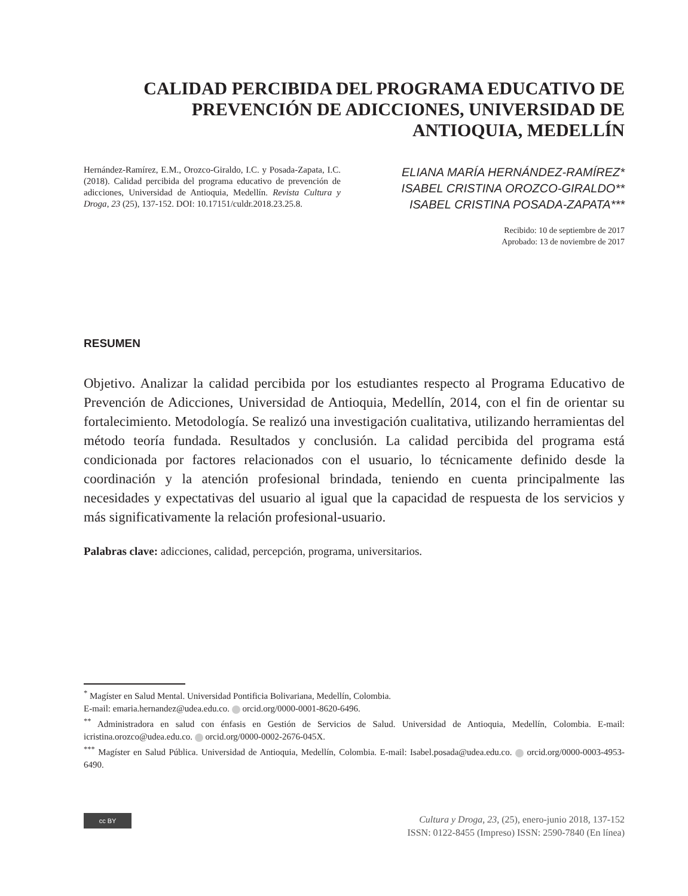CALIDAD PERCIBIDA DEL PROGRAMA EDUCATIVO DE PREVENCIÓN DE ADICCIONES, UNIVERSIDAD DE ANTIOQUIA, MEDELLÍN
Hernández-Ramírez, E.M., Orozco-Giraldo, I.C. y Posada-Zapata, I.C. (2018). Calidad percibida del programa educativo de prevención de adicciones, Universidad de Antioquia, Medellín. Revista Cultura y Droga, 23 (25), 137-152. DOI: 10.17151/culdr.2018.23.25.8.
ELIANA MARÍA HERNÁNDEZ-RAMÍREZ*
ISABEL CRISTINA OROZCO-GIRALDO**
ISABEL CRISTINA POSADA-ZAPATA***
Recibido: 10 de septiembre de 2017
Aprobado: 13 de noviembre de 2017
RESUMEN
Objetivo. Analizar la calidad percibida por los estudiantes respecto al Programa Educativo de Prevención de Adicciones, Universidad de Antioquia, Medellín, 2014, con el fin de orientar su fortalecimiento. Metodología. Se realizó una investigación cualitativa, utilizando herramientas del método teoría fundada. Resultados y conclusión. La calidad percibida del programa está condicionada por factores relacionados con el usuario, lo técnicamente definido desde la coordinación y la atención profesional brindada, teniendo en cuenta principalmente las necesidades y expectativas del usuario al igual que la capacidad de respuesta de los servicios y más significativamente la relación profesional-usuario.
Palabras clave: adicciones, calidad, percepción, programa, universitarios.
<sup>*</sup> Magíster en Salud Mental. Universidad Pontificia Bolivariana, Medellín, Colombia.
E-mail: emaria.hernandez@udea.edu.co. orcid.org/0000-0001-8620-6496.
<sup>**</sup> Administradora en salud con énfasis en Gestión de Servicios de Salud. Universidad de Antioquia, Medellín, Colombia. E-mail: icristina.orozco@udea.edu.co. orcid.org/0000-0002-2676-045X.
<sup>***</sup> Magíster en Salud Pública. Universidad de Antioquia, Medellín, Colombia. E-mail: Isabel.posada@udea.edu.co. orcid.org/0000-0003-4953-6490.
cc BY
Cultura y Droga, 23, (25), enero-junio 2018, 137-152
ISSN: 0122-8455 (Impreso) ISSN: 2590-7840 (En línea)